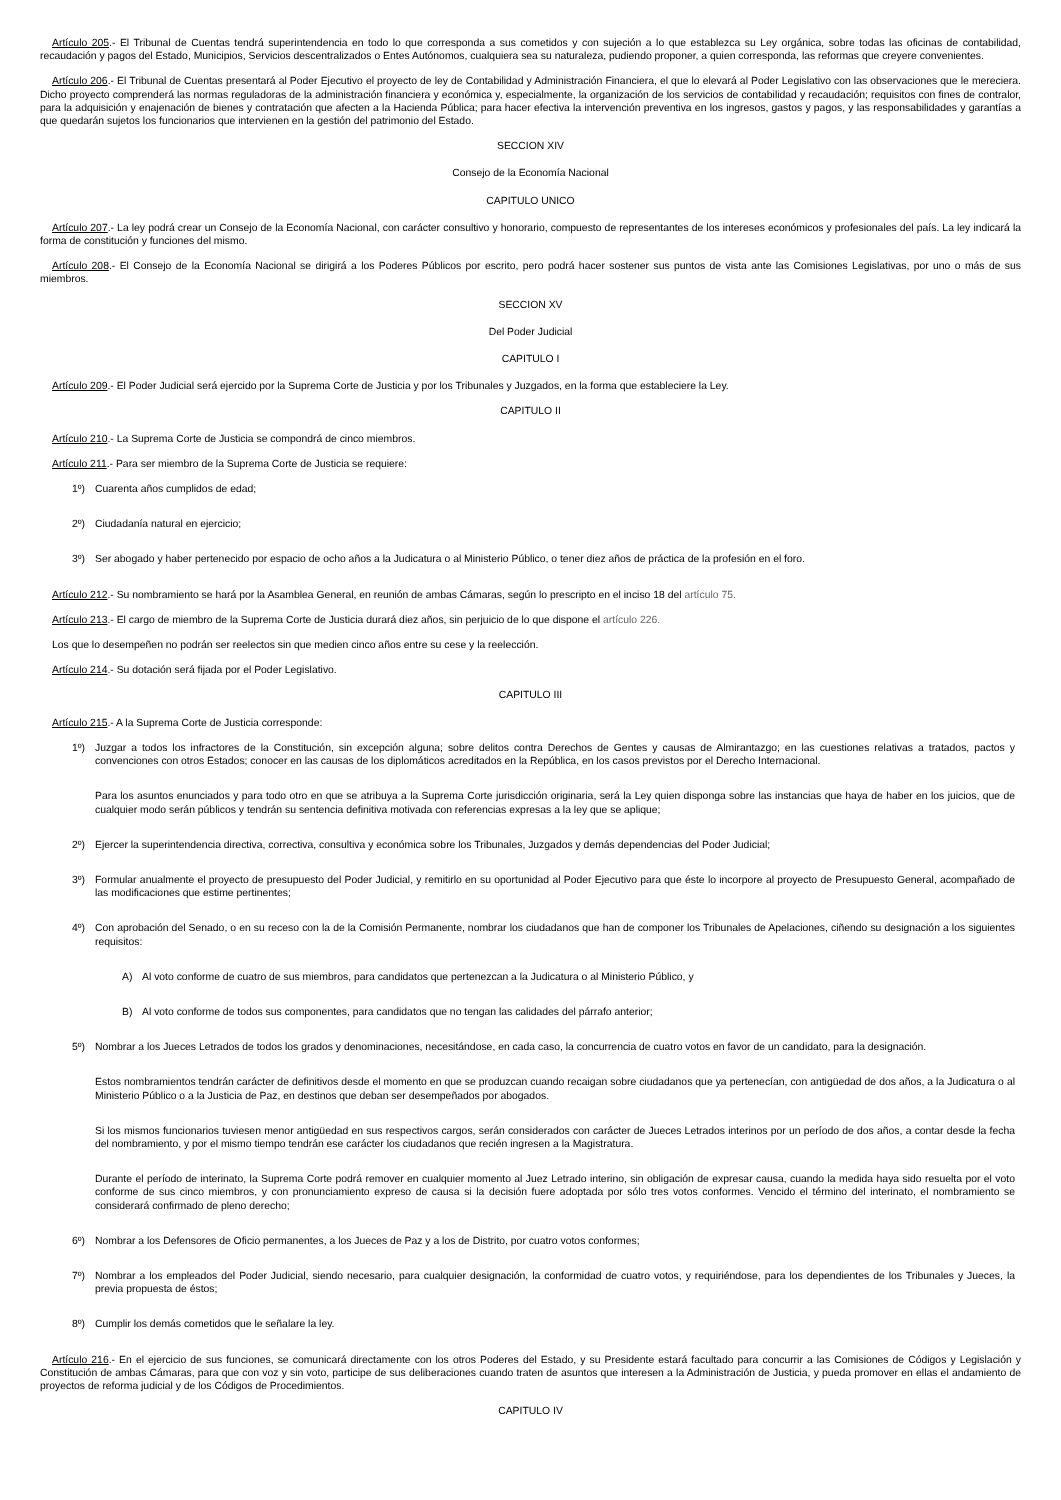Artículo 205.- El Tribunal de Cuentas tendrá superintendencia en todo lo que corresponda a sus cometidos y con sujeción a lo que establezca su Ley orgánica, sobre todas las oficinas de contabilidad, recaudación y pagos del Estado, Municipios, Servicios descentralizados o Entes Autónomos, cualquiera sea su naturaleza, pudiendo proponer, a quien corresponda, las reformas que creyere convenientes.
Artículo 206.- El Tribunal de Cuentas presentará al Poder Ejecutivo el proyecto de ley de Contabilidad y Administración Financiera, el que lo elevará al Poder Legislativo con las observaciones que le mereciera. Dicho proyecto comprenderá las normas reguladoras de la administración financiera y económica y, especialmente, la organización de los servicios de contabilidad y recaudación; requisitos con fines de contralor, para la adquisición y enajenación de bienes y contratación que afecten a la Hacienda Pública; para hacer efectiva la intervención preventiva en los ingresos, gastos y pagos, y las responsabilidades y garantías a que quedarán sujetos los funcionarios que intervienen en la gestión del patrimonio del Estado.
SECCION XIV
Consejo de la Economía Nacional
CAPITULO UNICO
Artículo 207.- La ley podrá crear un Consejo de la Economía Nacional, con carácter consultivo y honorario, compuesto de representantes de los intereses económicos y profesionales del país. La ley indicará la forma de constitución y funciones del mismo.
Artículo 208.- El Consejo de la Economía Nacional se dirigirá a los Poderes Públicos por escrito, pero podrá hacer sostener sus puntos de vista ante las Comisiones Legislativas, por uno o más de sus miembros.
SECCION XV
Del Poder Judicial
CAPITULO I
Artículo 209.- El Poder Judicial será ejercido por la Suprema Corte de Justicia y por los Tribunales y Juzgados, en la forma que estableciere la Ley.
CAPITULO II
Artículo 210.- La Suprema Corte de Justicia se compondrá de cinco miembros.
Artículo 211.- Para ser miembro de la Suprema Corte de Justicia se requiere:
1º) Cuarenta años cumplidos de edad;
2º) Ciudadanía natural en ejercicio;
3º) Ser abogado y haber pertenecido por espacio de ocho años a la Judicatura o al Ministerio Público, o tener diez años de práctica de la profesión en el foro.
Artículo 212.- Su nombramiento se hará por la Asamblea General, en reunión de ambas Cámaras, según lo prescripto en el inciso 18 del artículo 75.
Artículo 213.- El cargo de miembro de la Suprema Corte de Justicia durará diez años, sin perjuicio de lo que dispone el artículo 226.
Los que lo desempeñen no podrán ser reelectos sin que medien cinco años entre su cese y la reelección.
Artículo 214.- Su dotación será fijada por el Poder Legislativo.
CAPITULO III
Artículo 215.- A la Suprema Corte de Justicia corresponde:
1º) Juzgar a todos los infractores de la Constitución, sin excepción alguna; sobre delitos contra Derechos de Gentes y causas de Almirantazgo; en las cuestiones relativas a tratados, pactos y convenciones con otros Estados; conocer en las causas de los diplomáticos acreditados en la República, en los casos previstos por el Derecho Internacional.
Para los asuntos enunciados y para todo otro en que se atribuya a la Suprema Corte jurisdicción originaria, será la Ley quien disponga sobre las instancias que haya de haber en los juicios, que de cualquier modo serán públicos y tendrán su sentencia definitiva motivada con referencias expresas a la ley que se aplique;
2º) Ejercer la superintendencia directiva, correctiva, consultiva y económica sobre los Tribunales, Juzgados y demás dependencias del Poder Judicial;
3º) Formular anualmente el proyecto de presupuesto del Poder Judicial, y remitirlo en su oportunidad al Poder Ejecutivo para que éste lo incorpore al proyecto de Presupuesto General, acompañado de las modificaciones que estime pertinentes;
4º) Con aprobación del Senado, o en su receso con la de la Comisión Permanente, nombrar los ciudadanos que han de componer los Tribunales de Apelaciones, ciñendo su designación a los siguientes requisitos:
A) Al voto conforme de cuatro de sus miembros, para candidatos que pertenezcan a la Judicatura o al Ministerio Público, y
B) Al voto conforme de todos sus componentes, para candidatos que no tengan las calidades del párrafo anterior;
5º) Nombrar a los Jueces Letrados de todos los grados y denominaciones, necesitándose, en cada caso, la concurrencia de cuatro votos en favor de un candidato, para la designación.
Estos nombramientos tendrán carácter de definitivos desde el momento en que se produzcan cuando recaigan sobre ciudadanos que ya pertenecían, con antigüedad de dos años, a la Judicatura o al Ministerio Público o a la Justicia de Paz, en destinos que deban ser desempeñados por abogados.
Si los mismos funcionarios tuviesen menor antigüedad en sus respectivos cargos, serán considerados con carácter de Jueces Letrados interinos por un período de dos años, a contar desde la fecha del nombramiento, y por el mismo tiempo tendrán ese carácter los ciudadanos que recién ingresen a la Magistratura.
Durante el período de interinato, la Suprema Corte podrá remover en cualquier momento al Juez Letrado interino, sin obligación de expresar causa, cuando la medida haya sido resuelta por el voto conforme de sus cinco miembros, y con pronunciamiento expreso de causa si la decisión fuere adoptada por sólo tres votos conformes. Vencido el término del interinato, el nombramiento se considerará confirmado de pleno derecho;
6º) Nombrar a los Defensores de Oficio permanentes, a los Jueces de Paz y a los de Distrito, por cuatro votos conformes;
7º) Nombrar a los empleados del Poder Judicial, siendo necesario, para cualquier designación, la conformidad de cuatro votos, y requiriéndose, para los dependientes de los Tribunales y Jueces, la previa propuesta de éstos;
8º) Cumplir los demás cometidos que le señalare la ley.
Artículo 216.- En el ejercicio de sus funciones, se comunicará directamente con los otros Poderes del Estado, y su Presidente estará facultado para concurrir a las Comisiones de Códigos y Legislación y Constitución de ambas Cámaras, para que con voz y sin voto, participe de sus deliberaciones cuando traten de asuntos que interesen a la Administración de Justicia, y pueda promover en ellas el andamiento de proyectos de reforma judicial y de los Códigos de Procedimientos.
CAPITULO IV